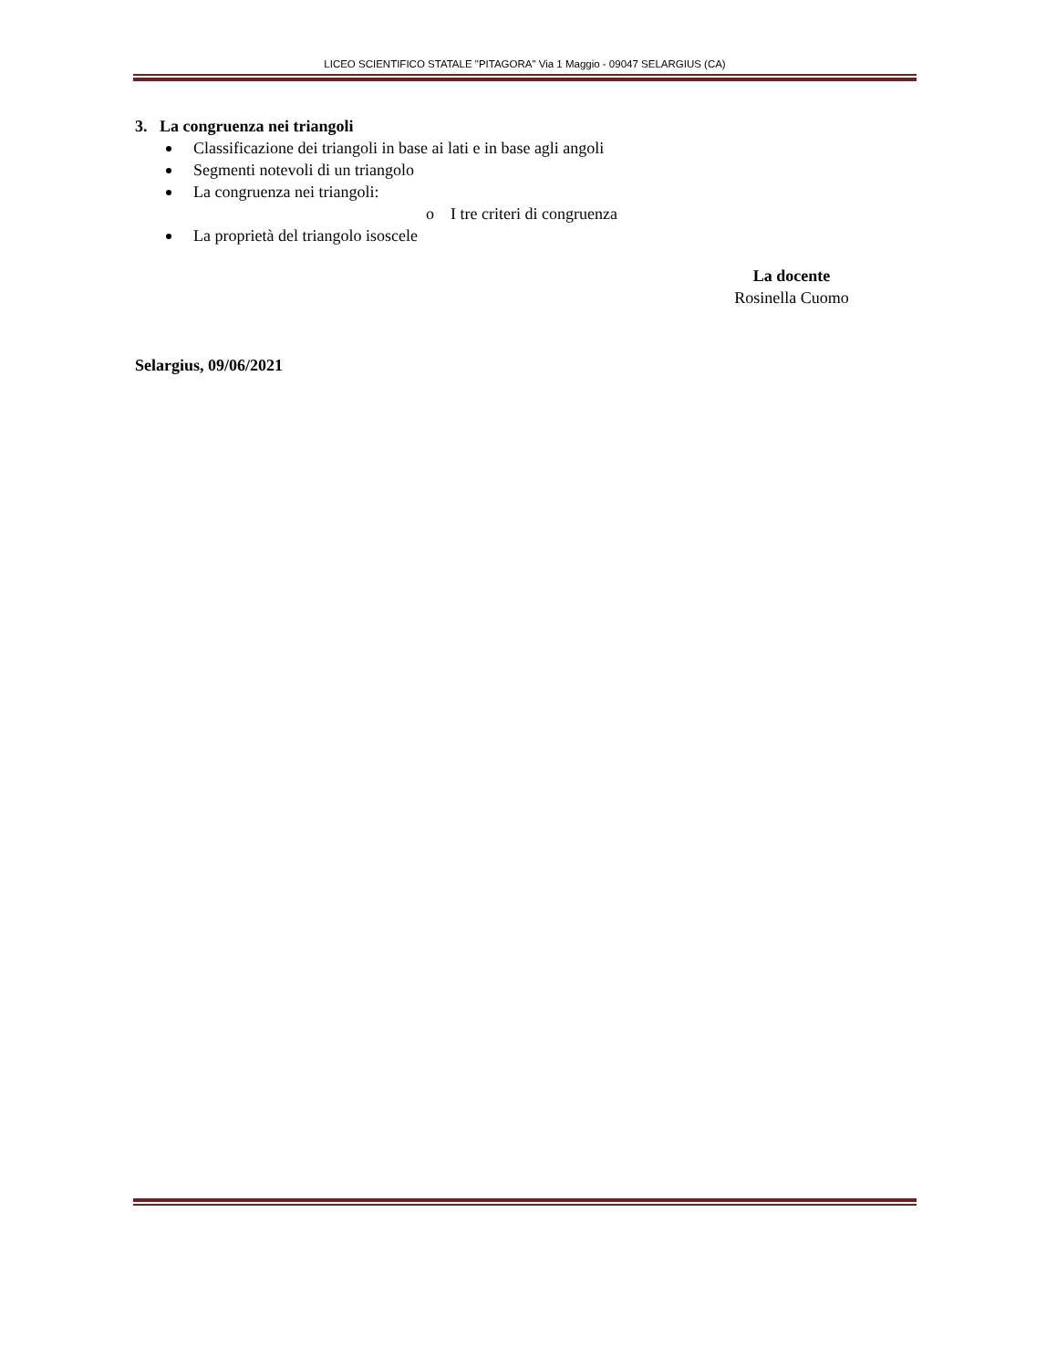LICEO SCIENTIFICO STATALE "PITAGORA" Via 1 Maggio - 09047 SELARGIUS (CA)
3. La congruenza nei triangoli
Classificazione dei triangoli in base ai lati e in base agli angoli
Segmenti notevoli di un triangolo
La congruenza nei triangoli:
o I tre criteri di congruenza
La proprietà del triangolo isoscele
La docente
Rosinella Cuomo
Selargius, 09/06/2021